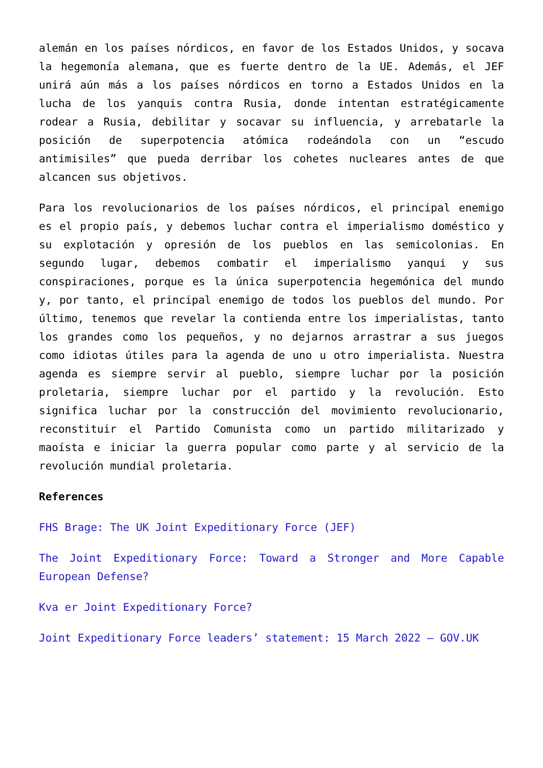alemán en los países nórdicos, en favor de los Estados Unidos, y socava la hegemonía alemana, que es fuerte dentro de la UE. Además, el JEF unirá aún más a los países nórdicos en torno a Estados Unidos en la lucha de los yanquis contra Rusia, donde intentan estratégicamente rodear a Rusia, debilitar y socavar su influencia, y arrebatarle la posición de superpotencia atómica rodeándola con un “escudo antimisiles” que pueda derribar los cohetes nucleares antes de que alcancen sus objetivos.
Para los revolucionarios de los países nórdicos, el principal enemigo es el propio país, y debemos luchar contra el imperialismo doméstico y su explotación y opresión de los pueblos en las semicolonias. En segundo lugar, debemos combatir el imperialismo yanqui y sus conspiraciones, porque es la única superpotencia hegemónica del mundo y, por tanto, el principal enemigo de todos los pueblos del mundo. Por último, tenemos que revelar la contienda entre los imperialistas, tanto los grandes como los pequeños, y no dejarnos arrastrar a sus juegos como idiotas útiles para la agenda de uno u otro imperialista. Nuestra agenda es siempre servir al pueblo, siempre luchar por la posición proletaria, siempre luchar por el partido y la revolución. Esto significa luchar por la construcción del movimiento revolucionario, reconstituir el Partido Comunista como un partido militarizado y maoísta e iniciar la guerra popular como parte y al servicio de la revolución mundial proletaria.
References
FHS Brage: The UK Joint Expeditionary Force (JEF)
The Joint Expeditionary Force: Toward a Stronger and More Capable European Defense?
Kva er Joint Expeditionary Force?
Joint Expeditionary Force leaders’ statement: 15 March 2022 – GOV.UK